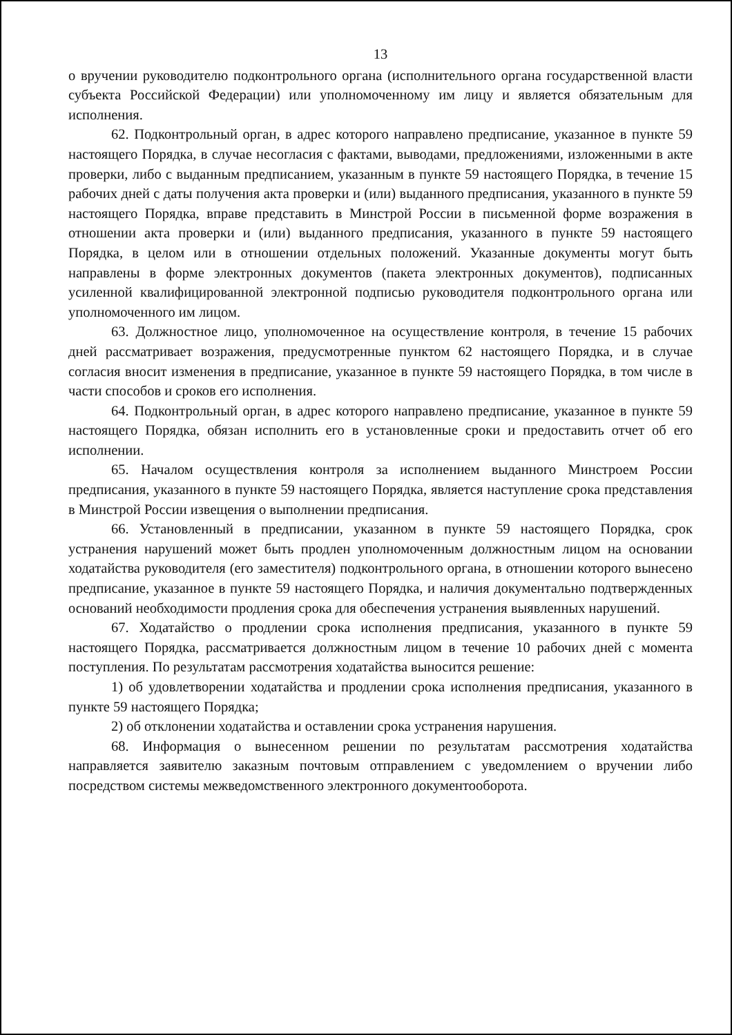13
о вручении руководителю подконтрольного органа (исполнительного органа государственной власти субъекта Российской Федерации) или уполномоченному им лицу и является обязательным для исполнения.
62. Подконтрольный орган, в адрес которого направлено предписание, указанное в пункте 59 настоящего Порядка, в случае несогласия с фактами, выводами, предложениями, изложенными в акте проверки, либо с выданным предписанием, указанным в пункте 59 настоящего Порядка, в течение 15 рабочих дней с даты получения акта проверки и (или) выданного предписания, указанного в пункте 59 настоящего Порядка, вправе представить в Минстрой России в письменной форме возражения в отношении акта проверки и (или) выданного предписания, указанного в пункте 59 настоящего Порядка, в целом или в отношении отдельных положений. Указанные документы могут быть направлены в форме электронных документов (пакета электронных документов), подписанных усиленной квалифицированной электронной подписью руководителя подконтрольного органа или уполномоченного им лицом.
63. Должностное лицо, уполномоченное на осуществление контроля, в течение 15 рабочих дней рассматривает возражения, предусмотренные пунктом 62 настоящего Порядка, и в случае согласия вносит изменения в предписание, указанное в пункте 59 настоящего Порядка, в том числе в части способов и сроков его исполнения.
64. Подконтрольный орган, в адрес которого направлено предписание, указанное в пункте 59 настоящего Порядка, обязан исполнить его в установленные сроки и предоставить отчет об его исполнении.
65. Началом осуществления контроля за исполнением выданного Минстроем России предписания, указанного в пункте 59 настоящего Порядка, является наступление срока представления в Минстрой России извещения о выполнении предписания.
66. Установленный в предписании, указанном в пункте 59 настоящего Порядка, срок устранения нарушений может быть продлен уполномоченным должностным лицом на основании ходатайства руководителя (его заместителя) подконтрольного органа, в отношении которого вынесено предписание, указанное в пункте 59 настоящего Порядка, и наличия документально подтвержденных оснований необходимости продления срока для обеспечения устранения выявленных нарушений.
67. Ходатайство о продлении срока исполнения предписания, указанного в пункте 59 настоящего Порядка, рассматривается должностным лицом в течение 10 рабочих дней с момента поступления. По результатам рассмотрения ходатайства выносится решение:
1) об удовлетворении ходатайства и продлении срока исполнения предписания, указанного в пункте 59 настоящего Порядка;
2) об отклонении ходатайства и оставлении срока устранения нарушения.
68. Информация о вынесенном решении по результатам рассмотрения ходатайства направляется заявителю заказным почтовым отправлением с уведомлением о вручении либо посредством системы межведомственного электронного документооборота.